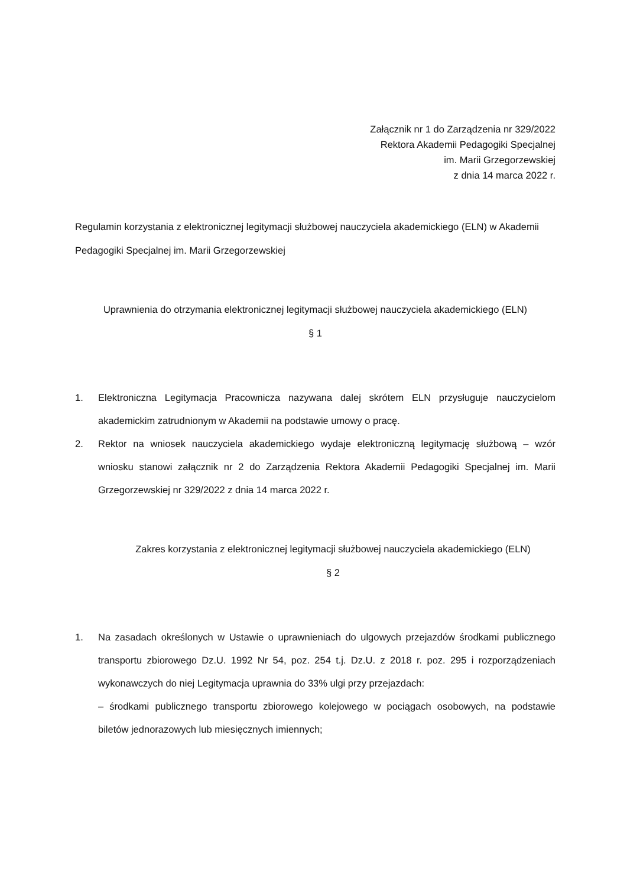Załącznik nr 1 do Zarządzenia nr 329/2022
Rektora Akademii Pedagogiki Specjalnej
im. Marii Grzegorzewskiej
z dnia 14 marca 2022 r.
Regulamin korzystania z elektronicznej legitymacji służbowej nauczyciela akademickiego (ELN) w Akademii Pedagogiki Specjalnej im. Marii Grzegorzewskiej
Uprawnienia do otrzymania elektronicznej legitymacji służbowej nauczyciela akademickiego (ELN)
§ 1
1. Elektroniczna Legitymacja Pracownicza nazywana dalej skrótem ELN przysługuje nauczycielom akademickim zatrudnionym w Akademii na podstawie umowy o pracę.
2. Rektor na wniosek nauczyciela akademickiego wydaje elektroniczną legitymację służbową – wzór wniosku stanowi załącznik nr 2 do Zarządzenia Rektora Akademii Pedagogiki Specjalnej im. Marii Grzegorzewskiej nr 329/2022 z dnia 14 marca 2022 r.
Zakres korzystania z elektronicznej legitymacji służbowej nauczyciela akademickiego (ELN)
§ 2
1. Na zasadach określonych w Ustawie o uprawnieniach do ulgowych przejazdów środkami publicznego transportu zbiorowego Dz.U. 1992 Nr 54, poz. 254 t.j. Dz.U. z 2018 r. poz. 295 i rozporządzeniach wykonawczych do niej Legitymacja uprawnia do 33% ulgi przy przejazdach:
– środkami publicznego transportu zbiorowego kolejowego w pociągach osobowych, na podstawie biletów jednorazowych lub miesięcznych imiennych;